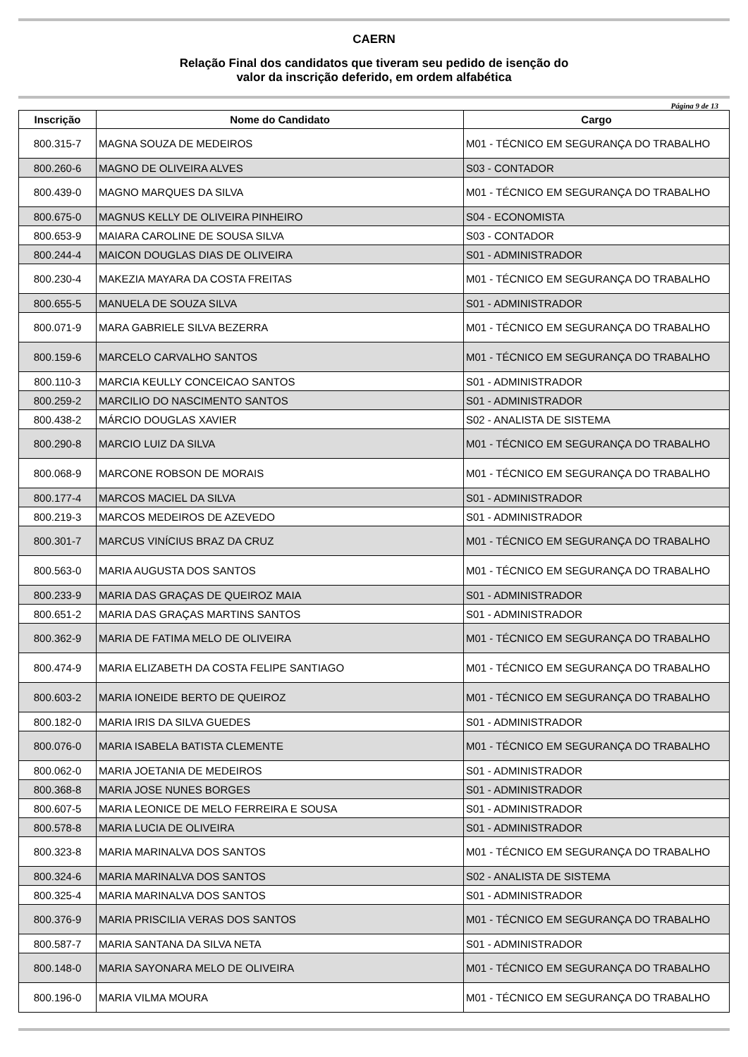CAERN
Relação Final dos candidatos que tiveram seu pedido de isenção do
valor da inscrição deferido, em ordem alfabética
Página 9 de 13
| Inscrição | Nome do Candidato | Cargo |
| --- | --- | --- |
| 800.315-7 | MAGNA SOUZA DE MEDEIROS | M01 - TÉCNICO EM SEGURANÇA DO TRABALHO |
| 800.260-6 | MAGNO DE OLIVEIRA ALVES | S03 - CONTADOR |
| 800.439-0 | MAGNO MARQUES DA SILVA | M01 - TÉCNICO EM SEGURANÇA DO TRABALHO |
| 800.675-0 | MAGNUS KELLY DE OLIVEIRA PINHEIRO | S04 - ECONOMISTA |
| 800.653-9 | MAIARA CAROLINE DE SOUSA SILVA | S03 - CONTADOR |
| 800.244-4 | MAICON DOUGLAS DIAS DE OLIVEIRA | S01 - ADMINISTRADOR |
| 800.230-4 | MAKEZIA MAYARA DA COSTA FREITAS | M01 - TÉCNICO EM SEGURANÇA DO TRABALHO |
| 800.655-5 | MANUELA DE SOUZA SILVA | S01 - ADMINISTRADOR |
| 800.071-9 | MARA GABRIELE SILVA BEZERRA | M01 - TÉCNICO EM SEGURANÇA DO TRABALHO |
| 800.159-6 | MARCELO CARVALHO SANTOS | M01 - TÉCNICO EM SEGURANÇA DO TRABALHO |
| 800.110-3 | MARCIA KEULLY CONCEICAO SANTOS | S01 - ADMINISTRADOR |
| 800.259-2 | MARCILIO DO NASCIMENTO SANTOS | S01 - ADMINISTRADOR |
| 800.438-2 | MÁRCIO DOUGLAS XAVIER | S02 - ANALISTA DE SISTEMA |
| 800.290-8 | MARCIO LUIZ DA SILVA | M01 - TÉCNICO EM SEGURANÇA DO TRABALHO |
| 800.068-9 | MARCONE ROBSON DE MORAIS | M01 - TÉCNICO EM SEGURANÇA DO TRABALHO |
| 800.177-4 | MARCOS MACIEL DA SILVA | S01 - ADMINISTRADOR |
| 800.219-3 | MARCOS MEDEIROS DE AZEVEDO | S01 - ADMINISTRADOR |
| 800.301-7 | MARCUS VINÍCIUS BRAZ DA CRUZ | M01 - TÉCNICO EM SEGURANÇA DO TRABALHO |
| 800.563-0 | MARIA AUGUSTA DOS SANTOS | M01 - TÉCNICO EM SEGURANÇA DO TRABALHO |
| 800.233-9 | MARIA DAS GRAÇAS DE QUEIROZ MAIA | S01 - ADMINISTRADOR |
| 800.651-2 | MARIA DAS GRAÇAS MARTINS SANTOS | S01 - ADMINISTRADOR |
| 800.362-9 | MARIA DE FATIMA MELO DE OLIVEIRA | M01 - TÉCNICO EM SEGURANÇA DO TRABALHO |
| 800.474-9 | MARIA ELIZABETH DA COSTA FELIPE SANTIAGO | M01 - TÉCNICO EM SEGURANÇA DO TRABALHO |
| 800.603-2 | MARIA IONEIDE BERTO DE QUEIROZ | M01 - TÉCNICO EM SEGURANÇA DO TRABALHO |
| 800.182-0 | MARIA IRIS DA SILVA GUEDES | S01 - ADMINISTRADOR |
| 800.076-0 | MARIA ISABELA BATISTA CLEMENTE | M01 - TÉCNICO EM SEGURANÇA DO TRABALHO |
| 800.062-0 | MARIA JOETANIA DE MEDEIROS | S01 - ADMINISTRADOR |
| 800.368-8 | MARIA JOSE NUNES BORGES | S01 - ADMINISTRADOR |
| 800.607-5 | MARIA LEONICE DE MELO FERREIRA E SOUSA | S01 - ADMINISTRADOR |
| 800.578-8 | MARIA LUCIA DE OLIVEIRA | S01 - ADMINISTRADOR |
| 800.323-8 | MARIA MARINALVA DOS SANTOS | M01 - TÉCNICO EM SEGURANÇA DO TRABALHO |
| 800.324-6 | MARIA MARINALVA DOS SANTOS | S02 - ANALISTA DE SISTEMA |
| 800.325-4 | MARIA MARINALVA DOS SANTOS | S01 - ADMINISTRADOR |
| 800.376-9 | MARIA PRISCILIA VERAS DOS SANTOS | M01 - TÉCNICO EM SEGURANÇA DO TRABALHO |
| 800.587-7 | MARIA SANTANA DA SILVA NETA | S01 - ADMINISTRADOR |
| 800.148-0 | MARIA SAYONARA MELO DE OLIVEIRA | M01 - TÉCNICO EM SEGURANÇA DO TRABALHO |
| 800.196-0 | MARIA VILMA MOURA | M01 - TÉCNICO EM SEGURANÇA DO TRABALHO |